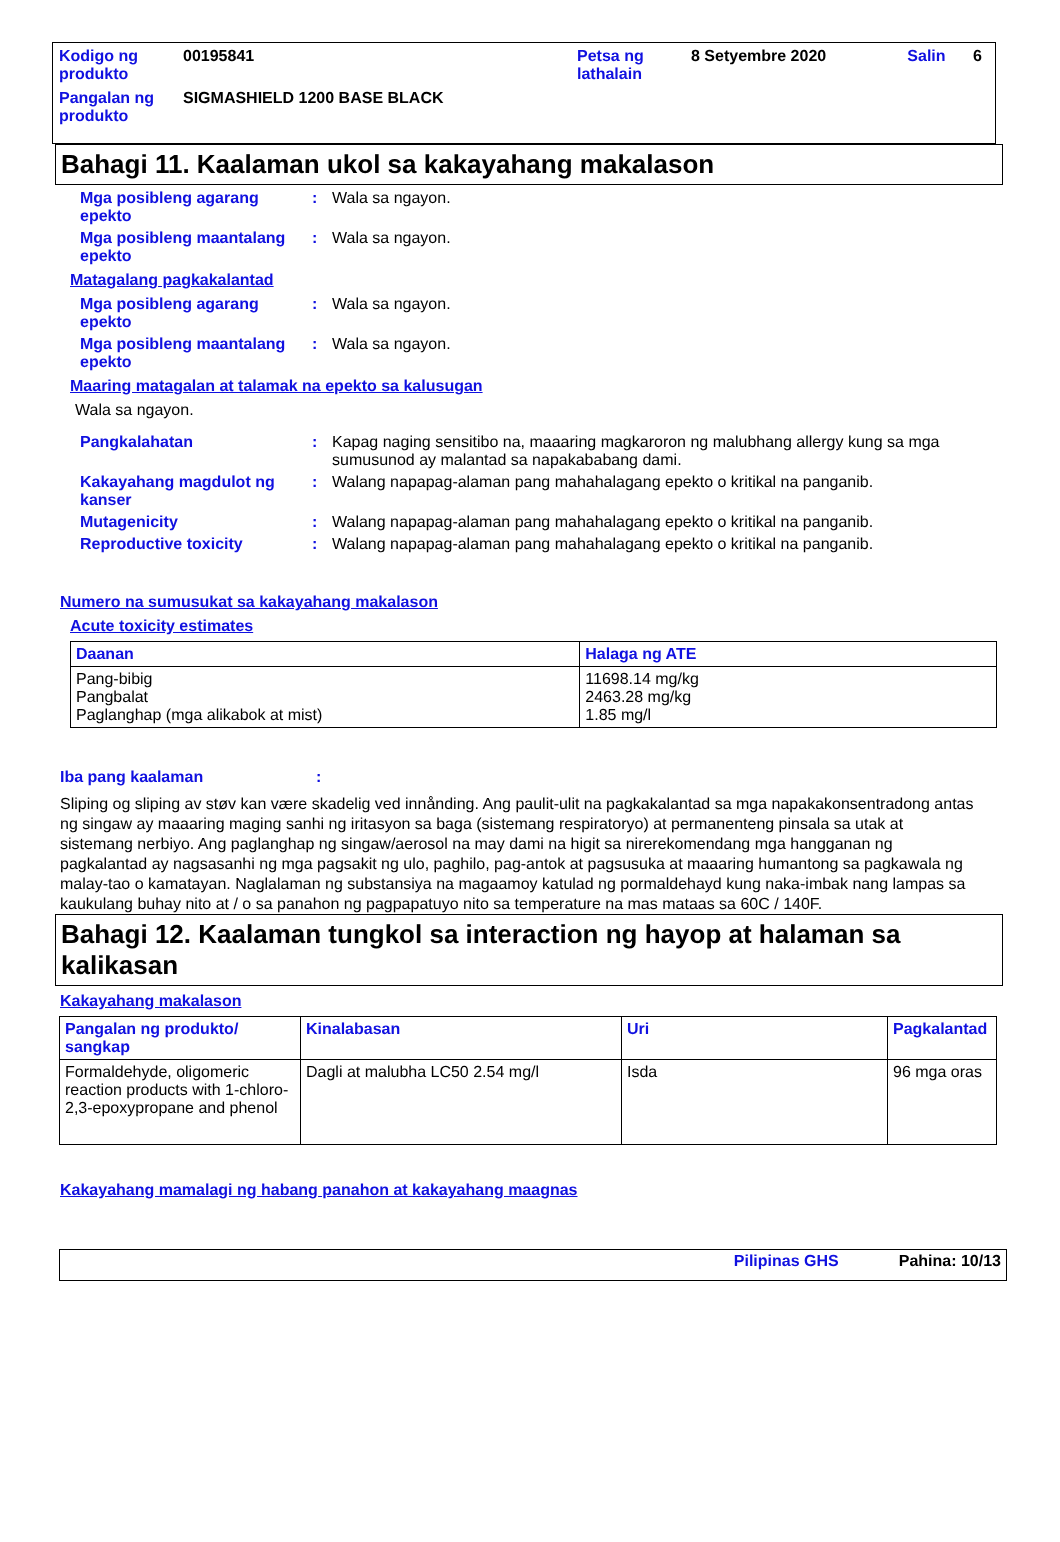| Kodigo ng produkto | 00195841 | Petsa ng lathalain | 8 Setyembre 2020 | Salin | 6 |
| Pangalan ng produkto | SIGMASHIELD 1200 BASE BLACK | | | | |
Bahagi 11. Kaalaman ukol sa kakayahang makalason
Mga posibleng agarang epekto
: Wala sa ngayon.
Mga posibleng maantalang epekto
: Wala sa ngayon.
Matagalang pagkakalantad
Mga posibleng agarang epekto
: Wala sa ngayon.
Mga posibleng maantalang epekto
: Wala sa ngayon.
Maaring matagalan at talamak na epekto sa kalusugan
Wala sa ngayon.
Pangkalahatan : Kapag naging sensitibo na, maaaring magkaroron ng malubhang allergy kung sa mga sumusunod ay malantad sa napakababang dami.
Kakayahang magdulot ng kanser
: Walang napapag-alaman pang mahahalagang epekto o kritikal na panganib.
Mutagenicity : Walang napapag-alaman pang mahahalagang epekto o kritikal na panganib.
Reproductive toxicity : Walang napapag-alaman pang mahahalagang epekto o kritikal na panganib.
Numero na sumusukat sa kakayahang makalason
Acute toxicity estimates
| Daanan | Halaga ng ATE |
| --- | --- |
| Pang-bibig Pangbalat Paglanghap (mga alikabok at mist) | 11698.14 mg/kg 2463.28 mg/kg 1.85 mg/l |
Iba pang kaalaman :
Sliping og sliping av støv kan være skadelig ved innånding. Ang paulit-ulit na pagkakalantad sa mga napakakonsentradong antas ng singaw ay maaaring maging sanhi ng iritasyon sa baga (sistemang respiratoryo) at permanenteng pinsala sa utak at sistemang nerbiyo. Ang paglanghap ng singaw/aerosol na may dami na higit sa nirerekomendang mga hangganan ng pagkalantad ay nagsasanhi ng mga pagsakit ng ulo, paghilo, pag-antok at pagsusuka at maaaring humantong sa pagkawala ng malay-tao o kamatayan. Naglalaman ng substansiya na magaamoy katulad ng pormaldehayd kung naka-imbak nang lampas sa kaukulang buhay nito at / o sa panahon ng pagpapatuyo nito sa temperature na mas mataas sa 60C / 140F.
Bahagi 12. Kaalaman tungkol sa interaction ng hayop at halaman sa kalikasan
Kakayahang makalason
| Pangalan ng produkto/ sangkap | Kinalabasan | Uri | Pagkalantad |
| --- | --- | --- | --- |
| Formaldehyde, oligomeric reaction products with 1-chloro-2,3-epoxypropane and phenol | Dagli at malubha LC50 2.54 mg/l | Isda | 96 mga oras |
Kakayahang mamalagi ng habang panahon at kakayahang maagnas
Pilipinas GHS Pahina: 10/13